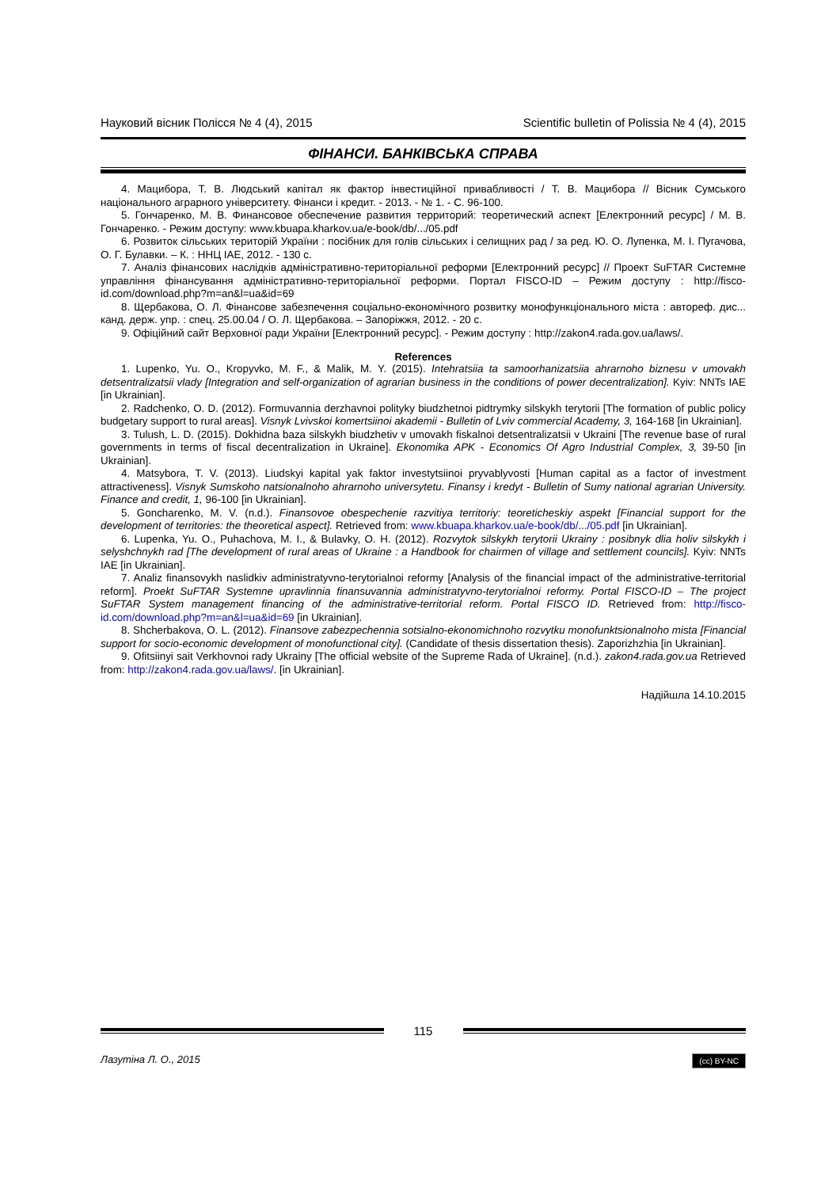Науковий вісник Полісся № 4 (4), 2015 Scientific bulletin of Polissia № 4 (4), 2015
ФІНАНСИ. БАНКІВСЬКА СПРАВА
4. Мацибора, Т. В. Людський капітал як фактор інвестиційної привабливості / Т. В. Мацибора // Вісник Сумського національного аграрного університету. Фінанси і кредит. - 2013. - № 1. - С. 96-100.
5. Гончаренко, М. В. Финансовое обеспечение развития территорий: теоретический аспект [Електронний ресурс] / М. В. Гончаренко. - Режим доступу: www.kbuapa.kharkov.ua/e-book/db/.../05.pdf
6. Розвиток сільських територій України : посібник для голів сільських і селищних рад / за ред. Ю. О. Лупенка, М. І. Пугачова, О. Г. Булавки. – К. : ННЦ ІАЕ, 2012. - 130 с.
7. Аналіз фінансових наслідків адміністративно-територіальної реформи [Електронний ресурс] // Проект SuFTAR Системне управління фінансування адміністративно-територіальної реформи. Портал FISCO-ID – Режим доступу : http://fisco-id.com/download.php?m=an&l=ua&id=69
8. Щербакова, О. Л. Фінансове забезпечення соціально-економічного розвитку монофункціонального міста : автореф. дис... канд. держ. упр. : спец. 25.00.04 / О. Л. Щербакова. – Запоріжжя, 2012. - 20 с.
9. Офіційний сайт Верховної ради України [Електронний ресурс]. - Режим доступу : http://zakon4.rada.gov.ua/laws/.
References
1. Lupenko, Yu. O., Kropyvko, M. F., & Malik, M. Y. (2015). Intehratsiia ta samoorhanizatsiia ahrarnoho biznesu v umovakh detsentralizatsii vlady [Integration and self-organization of agrarian business in the conditions of power decentralization]. Kyiv: NNTs IAE [in Ukrainian].
2. Radchenko, O. D. (2012). Formuvannia derzhavnoi polityky biudzhetnoi pidtrymky silskykh terytorii [The formation of public policy budgetary support to rural areas]. Visnyk Lvivskoi komertsiinoi akademii - Bulletin of Lviv commercial Academy, 3, 164-168 [in Ukrainian].
3. Tulush, L. D. (2015). Dokhidna baza silskykh biudzhetiv v umovakh fiskalnoi detsentralizatsii v Ukraini [The revenue base of rural governments in terms of fiscal decentralization in Ukraine]. Ekonomika APK - Economics Of Agro Industrial Complex, 3, 39-50 [in Ukrainian].
4. Matsybora, T. V. (2013). Liudskyi kapital yak faktor investytsiinoi pryvablyvosti [Human capital as a factor of investment attractiveness]. Visnyk Sumskoho natsionalnoho ahrarnoho universytetu. Finansy i kredyt - Bulletin of Sumy national agrarian University. Finance and credit, 1, 96-100 [in Ukrainian].
5. Goncharenko, M. V. (n.d.). Finansovoe obespechenie razvitiya territoriy: teoreticheskiy aspekt [Financial support for the development of territories: the theoretical aspect]. Retrieved from: www.kbuapa.kharkov.ua/e-book/db/.../05.pdf [in Ukrainian].
6. Lupenka, Yu. O., Puhachova, M. I., & Bulavky, O. H. (2012). Rozvytok silskykh terytorii Ukrainy : posibnyk dlia holiv silskykh i selyshchnykh rad [The development of rural areas of Ukraine : a Handbook for chairmen of village and settlement councils]. Kyiv: NNTs IAE [in Ukrainian].
7. Analiz finansovykh naslidkiv administratyvno-terytorialnoi reformy [Analysis of the financial impact of the administrative-territorial reform]. Proekt SuFTAR Systemne upravlinnia finansuvannia administratyvno-terytorialnoi reformy. Portal FISCO-ID – The project SuFTAR System management financing of the administrative-territorial reform. Portal FISCO ID. Retrieved from: http://fisco-id.com/download.php?m=an&l=ua&id=69 [in Ukrainian].
8. Shcherbakova, O. L. (2012). Finansove zabezpechennia sotsialno-ekonomichnoho rozvytku monofunktsionalnoho mista [Financial support for socio-economic development of monofunctional city]. (Candidate of thesis dissertation thesis). Zaporizhzhia [in Ukrainian].
9. Ofitsiinyi sait Verkhovnoi rady Ukrainy [The official website of the Supreme Rada of Ukraine]. (n.d.). zakon4.rada.gov.ua Retrieved from: http://zakon4.rada.gov.ua/laws/. [in Ukrainian].
Надійшла 14.10.2015
115
Лазутіна Л. О., 2015 (cc) BY-NC